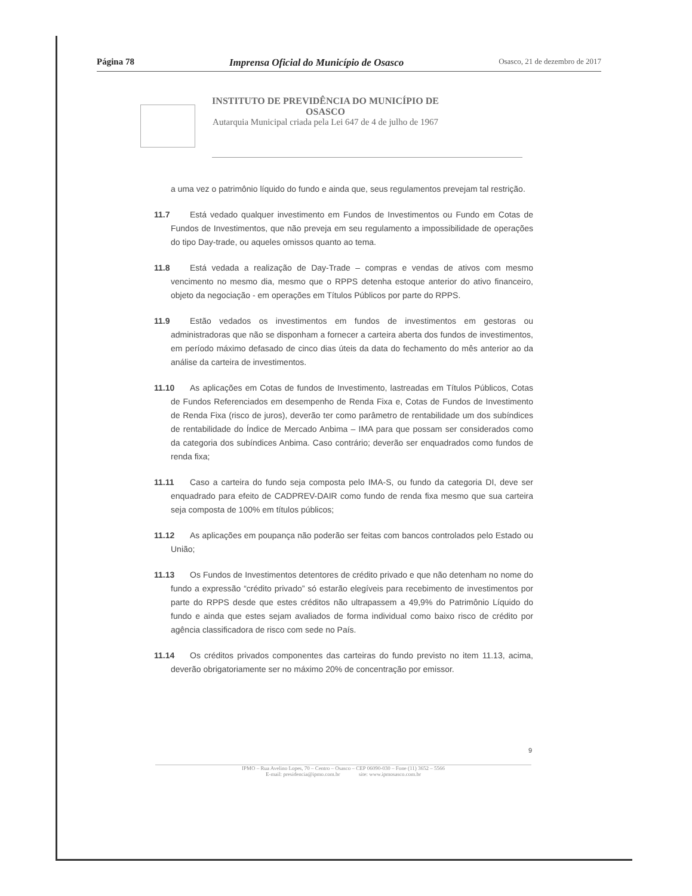Página 78 Imprensa Oficial do Município de Osasco Osasco, 21 de dezembro de 2017
INSTITUTO DE PREVIDÊNCIA DO MUNICÍPIO DE
OSASCO
Autarquia Municipal criada pela Lei 647 de 4 de julho de 1967
a uma vez o patrimônio líquido do fundo e ainda que, seus regulamentos prevejam tal restrição.
11.7 Está vedado qualquer investimento em Fundos de Investimentos ou Fundo em Cotas de Fundos de Investimentos, que não preveja em seu regulamento a impossibilidade de operações do tipo Day-trade, ou aqueles omissos quanto ao tema.
11.8 Está vedada a realização de Day-Trade – compras e vendas de ativos com mesmo vencimento no mesmo dia, mesmo que o RPPS detenha estoque anterior do ativo financeiro, objeto da negociação - em operações em Títulos Públicos por parte do RPPS.
11.9 Estão vedados os investimentos em fundos de investimentos em gestoras ou administradoras que não se disponham a fornecer a carteira aberta dos fundos de investimentos, em período máximo defasado de cinco dias úteis da data do fechamento do mês anterior ao da análise da carteira de investimentos.
11.10 As aplicações em Cotas de fundos de Investimento, lastreadas em Títulos Públicos, Cotas de Fundos Referenciados em desempenho de Renda Fixa e, Cotas de Fundos de Investimento de Renda Fixa (risco de juros), deverão ter como parâmetro de rentabilidade um dos subíndices de rentabilidade do Índice de Mercado Anbima – IMA para que possam ser considerados como da categoria dos subíndices Anbima. Caso contrário; deverão ser enquadrados como fundos de renda fixa;
11.11 Caso a carteira do fundo seja composta pelo IMA-S, ou fundo da categoria DI, deve ser enquadrado para efeito de CADPREV-DAIR como fundo de renda fixa mesmo que sua carteira seja composta de 100% em títulos públicos;
11.12 As aplicações em poupança não poderão ser feitas com bancos controlados pelo Estado ou União;
11.13 Os Fundos de Investimentos detentores de crédito privado e que não detenham no nome do fundo a expressão “crédito privado” só estarão elegíveis para recebimento de investimentos por parte do RPPS desde que estes créditos não ultrapassem a 49,9% do Patrimônio Líquido do fundo e ainda que estes sejam avaliados de forma individual como baixo risco de crédito por agência classificadora de risco com sede no País.
11.14 Os créditos privados componentes das carteiras do fundo previsto no item 11.13, acima, deverão obrigatoriamente ser no máximo 20% de concentração por emissor.
9
IPMO – Rua Avelino Lopes, 70 – Centro – Osasco – CEP 06090-030 – Fone (11) 3652 – 5566
E-mail: presidencia@ipmo.com.br site: www.ipmosasco.com.br